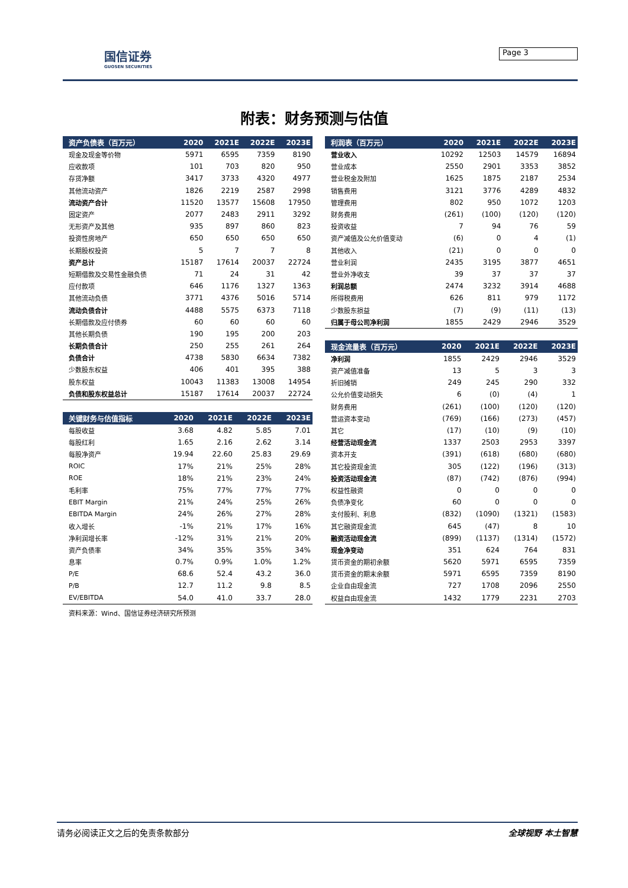国信证券
GUOSEN SECURITIES
Page 3
附表：财务预测与估值
| 资产负债表（百万元） | 2020 | 2021E | 2022E | 2023E |
| --- | --- | --- | --- | --- |
| 现金及现金等价物 | 5971 | 6595 | 7359 | 8190 |
| 应收款项 | 101 | 703 | 820 | 950 |
| 存货净额 | 3417 | 3733 | 4320 | 4977 |
| 其他流动资产 | 1826 | 2219 | 2587 | 2998 |
| 流动资产合计 | 11520 | 13577 | 15608 | 17950 |
| 固定资产 | 2077 | 2483 | 2911 | 3292 |
| 无形资产及其他 | 935 | 897 | 860 | 823 |
| 投资性房地产 | 650 | 650 | 650 | 650 |
| 长期股权投资 | 5 | 7 | 7 | 8 |
| 资产总计 | 15187 | 17614 | 20037 | 22724 |
| 短期借款及交易性金融负债 | 71 | 24 | 31 | 42 |
| 应付款项 | 646 | 1176 | 1327 | 1363 |
| 其他流动负债 | 3771 | 4376 | 5016 | 5714 |
| 流动负债合计 | 4488 | 5575 | 6373 | 7118 |
| 长期借款及应付债券 | 60 | 60 | 60 | 60 |
| 其他长期负债 | 190 | 195 | 200 | 203 |
| 长期负债合计 | 250 | 255 | 261 | 264 |
| 负债合计 | 4738 | 5830 | 6634 | 7382 |
| 少数股东权益 | 406 | 401 | 395 | 388 |
| 股东权益 | 10043 | 11383 | 13008 | 14954 |
| 负债和股东权益总计 | 15187 | 17614 | 20037 | 22724 |
| 关键财务与估值指标 | 2020 | 2021E | 2022E | 2023E |
| --- | --- | --- | --- | --- |
| 每股收益 | 3.68 | 4.82 | 5.85 | 7.01 |
| 每股红利 | 1.65 | 2.16 | 2.62 | 3.14 |
| 每股净资产 | 19.94 | 22.60 | 25.83 | 29.69 |
| ROIC | 17% | 21% | 25% | 28% |
| ROE | 18% | 21% | 23% | 24% |
| 毛利率 | 75% | 77% | 77% | 77% |
| EBIT Margin | 21% | 24% | 25% | 26% |
| EBITDA Margin | 24% | 26% | 27% | 28% |
| 收入增长 | -1% | 21% | 17% | 16% |
| 净利润增长率 | -12% | 31% | 21% | 20% |
| 资产负债率 | 34% | 35% | 35% | 34% |
| 息率 | 0.7% | 0.9% | 1.0% | 1.2% |
| P/E | 68.6 | 52.4 | 43.2 | 36.0 |
| P/B | 12.7 | 11.2 | 9.8 | 8.5 |
| EV/EBITDA | 54.0 | 41.0 | 33.7 | 28.0 |
资料来源：Wind、国信证券经济研究所预测
| 利润表（百万元） | 2020 | 2021E | 2022E | 2023E |
| --- | --- | --- | --- | --- |
| 营业收入 | 10292 | 12503 | 14579 | 16894 |
| 营业成本 | 2550 | 2901 | 3353 | 3852 |
| 营业税金及附加 | 1625 | 1875 | 2187 | 2534 |
| 销售费用 | 3121 | 3776 | 4289 | 4832 |
| 管理费用 | 802 | 950 | 1072 | 1203 |
| 财务费用 | (261) | (100) | (120) | (120) |
| 投资收益 | 7 | 94 | 76 | 59 |
| 资产减值及公允价值变动 | (6) | 0 | 4 | (1) |
| 其他收入 | (21) | 0 | 0 | 0 |
| 营业利润 | 2435 | 3195 | 3877 | 4651 |
| 营业外净收支 | 39 | 37 | 37 | 37 |
| 利润总额 | 2474 | 3232 | 3914 | 4688 |
| 所得税费用 | 626 | 811 | 979 | 1172 |
| 少数股东损益 | (7) | (9) | (11) | (13) |
| 归属于母公司净利润 | 1855 | 2429 | 2946 | 3529 |
| 现金流量表（百万元） | 2020 | 2021E | 2022E | 2023E |
| --- | --- | --- | --- | --- |
| 净利润 | 1855 | 2429 | 2946 | 3529 |
| 资产减值准备 | 13 | 5 | 3 | 3 |
| 折旧摊销 | 249 | 245 | 290 | 332 |
| 公允价值变动损失 | 6 | (0) | (4) | 1 |
| 财务费用 | (261) | (100) | (120) | (120) |
| 营运资本变动 | (769) | (166) | (273) | (457) |
| 其它 | (17) | (10) | (9) | (10) |
| 经营活动现金流 | 1337 | 2503 | 2953 | 3397 |
| 资本开支 | (391) | (618) | (680) | (680) |
| 其它投资现金流 | 305 | (122) | (196) | (313) |
| 投资活动现金流 | (87) | (742) | (876) | (994) |
| 权益性融资 | 0 | 0 | 0 | 0 |
| 负债净变化 | 60 | 0 | 0 | 0 |
| 支付股利、利息 | (832) | (1090) | (1321) | (1583) |
| 其它融资现金流 | 645 | (47) | 8 | 10 |
| 融资活动现金流 | (899) | (1137) | (1314) | (1572) |
| 现金净变动 | 351 | 624 | 764 | 831 |
| 货币资金的期初余额 | 5620 | 5971 | 6595 | 7359 |
| 货币资金的期末余额 | 5971 | 6595 | 7359 | 8190 |
| 企业自由现金流 | 727 | 1708 | 2096 | 2550 |
| 权益自由现金流 | 1432 | 1779 | 2231 | 2703 |
请务必阅读正文之后的免责条款部分 全球视野 本土智慧